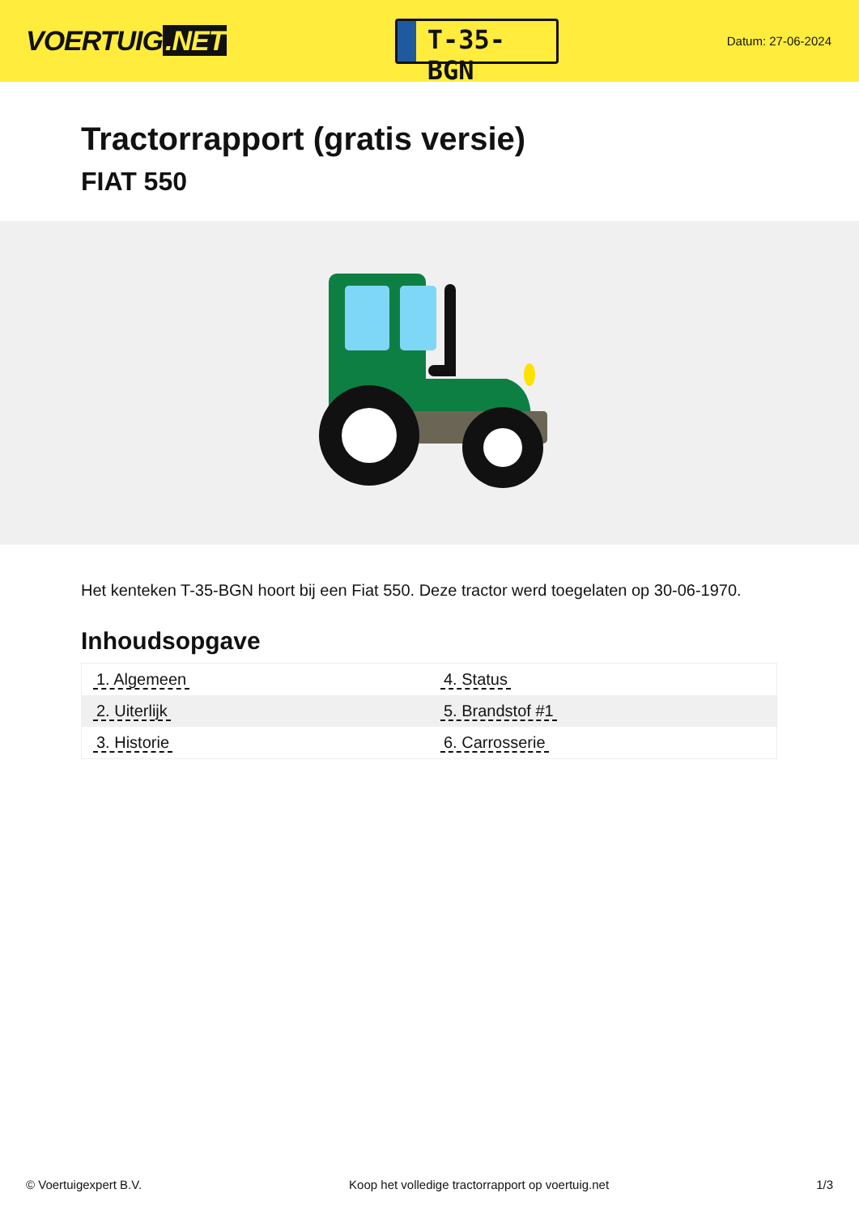VOERTUIG.NET
T-35-BGN
Datum: 27-06-2024
Tractorrapport (gratis versie)
FIAT 550
Het kenteken T-35-BGN hoort bij een Fiat 550. Deze tractor werd toegelaten op 30-06-1970.
Inhoudsopgave
| 1. Algemeen | 4. Status |
| 2. Uiterlijk | 5. Brandstof #1 |
| 3. Historie | 6. Carrosserie |
© Voertuigexpert B.V. Koop het volledige tractorrapport op voertuig.net 1/3